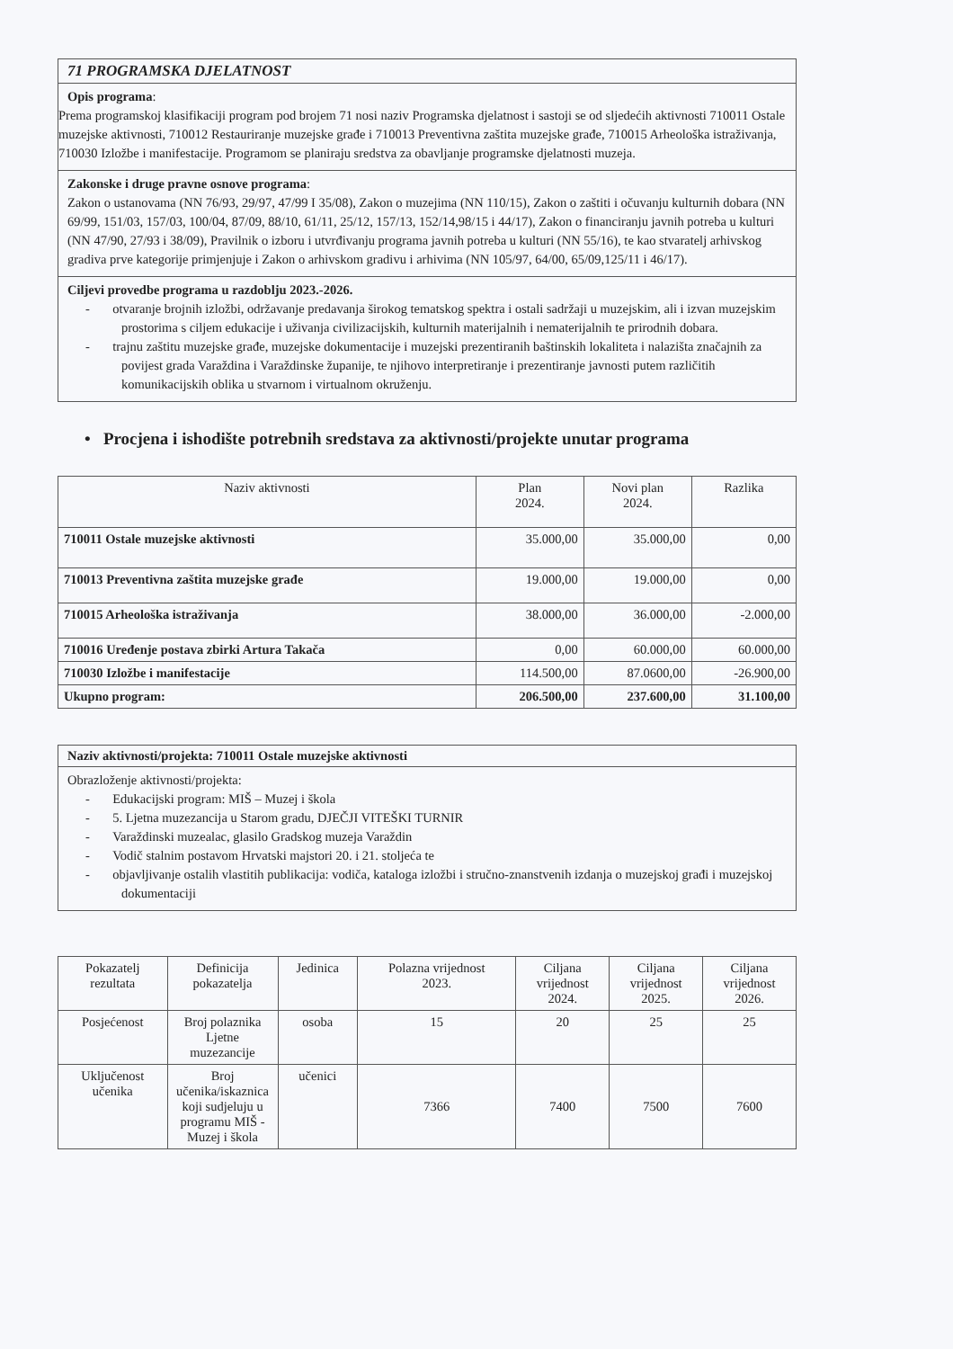71 PROGRAMSKA DJELATNOST
Opis programa:
Prema programskoj klasifikaciji program pod brojem 71 nosi naziv Programska djelatnost i sastoji se od sljedećih aktivnosti 710011 Ostale muzejske aktivnosti, 710012 Restauriranje muzejske građe i 710013 Preventivna zaštita muzejske građe, 710015 Arheološka istraživanja, 710030 Izložbe i manifestacije. Programom se planiraju sredstva za obavljanje programske djelatnosti muzeja.
Zakonske i druge pravne osnove programa:
Zakon o ustanovama (NN 76/93, 29/97, 47/99 I 35/08), Zakon o muzejima (NN 110/15), Zakon o zaštiti i očuvanju kulturnih dobara (NN 69/99, 151/03, 157/03, 100/04, 87/09, 88/10, 61/11, 25/12, 157/13, 152/14,98/15 i 44/17), Zakon o financiranju javnih potreba u kulturi (NN 47/90, 27/93 i 38/09), Pravilnik o izboru i utvrđivanju programa javnih potreba u kulturi (NN 55/16), te kao stvaratelj arhivskog gradiva prve kategorije primjenjuje i Zakon o arhivskom gradivu i arhivima (NN 105/97, 64/00, 65/09,125/11 i 46/17).
Ciljevi provedbe programa u razdoblju 2023.-2026.
- otvaranje brojnih izložbi, održavanje predavanja širokog tematskog spektra i ostali sadržaji u muzejskim, ali i izvan muzejskim prostorima s ciljem edukacije i uživanja civilizacijskih, kulturnih materijalnih i nematerijalnih te prirodnih dobara.
- trajnu zaštitu muzejske građe, muzejske dokumentacije i muzejski prezentiranih baštinskih lokaliteta i nalazišta značajnih za povijest grada Varaždina i Varaždinske županije, te njihovo interpretiranje i prezentiranje javnosti putem različitih komunikacijskih oblika u stvarnom i virtualnom okruženju.
• Procjena i ishodište potrebnih sredstava za aktivnosti/projekte unutar programa
| Naziv aktivnosti | Plan 2024. | Novi plan 2024. | Razlika |
| --- | --- | --- | --- |
| 710011 Ostale muzejske aktivnosti | 35.000,00 | 35.000,00 | 0,00 |
| 710013 Preventivna zaštita muzejske građe | 19.000,00 | 19.000,00 | 0,00 |
| 710015 Arheološka istraživanja | 38.000,00 | 36.000,00 | -2.000,00 |
| 710016 Uređenje postava zbirki Artura Takača | 0,00 | 60.000,00 | 60.000,00 |
| 710030 Izložbe i manifestacije | 114.500,00 | 87.0600,00 | -26.900,00 |
| Ukupno program: | 206.500,00 | 237.600,00 | 31.100,00 |
Naziv aktivnosti/projekta: 710011 Ostale muzejske aktivnosti
Obrazloženje aktivnosti/projekta:
- Edukacijski program: MIŠ – Muzej i škola
- 5. Ljetna muzezancija u Starom gradu, DJEČJI VITEŠKI TURNIR
- Varaždinski muzealac, glasilo Gradskog muzeja Varaždin
- Vodič stalnim postavom Hrvatski majstori 20. i 21. stoljeća te
- objavljivanje ostalih vlastitih publikacija: vodiča, kataloga izložbi i stručno-znanstvenih izdanja o muzejskoj građi i muzejskoj dokumentaciji
| Pokazatelj rezultata | Definicija pokazatelja | Jedinica | Polazna vrijednost 2023. | Ciljana vrijednost 2024. | Ciljana vrijednost 2025. | Ciljana vrijednost 2026. |
| --- | --- | --- | --- | --- | --- | --- |
| Posjećenost | Broj polaznika Ljetne muzezancije | osoba | 15 | 20 | 25 | 25 |
| Uključenost učenika | Broj učenika/iskaznica koji sudjeluju u programu MIŠ - Muzej i škola | učenici | 7366 | 7400 | 7500 | 7600 |